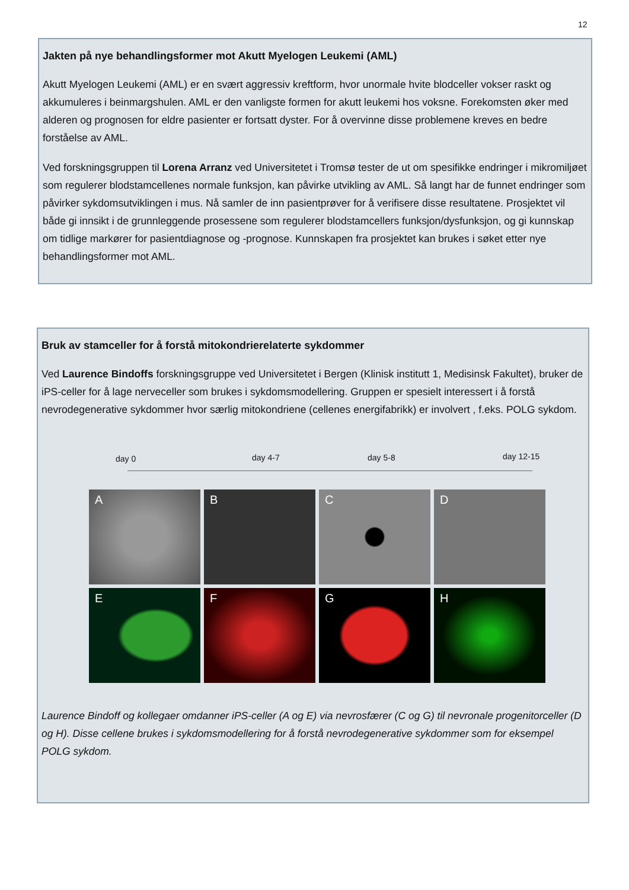12
Jakten på nye behandlingsformer mot Akutt Myelogen Leukemi (AML)
Akutt Myelogen Leukemi (AML) er en svært aggressiv kreftform, hvor unormale hvite blodceller vokser raskt og akkumuleres i beinmargshulen. AML er den vanligste formen for akutt leukemi hos voksne. Forekomsten øker med alderen og prognosen for eldre pasienter er fortsatt dyster. For å overvinne disse problemene kreves en bedre forståelse av AML.
Ved forskningsgruppen til Lorena Arranz ved Universitetet i Tromsø tester de ut om spesifikke endringer i mikromiljøet som regulerer blodstamcellenes normale funksjon, kan påvirke utvikling av AML. Så langt har de funnet endringer som påvirker sykdomsutviklingen i mus. Nå samler de inn pasientprøver for å verifisere disse resultatene. Prosjektet vil både gi innsikt i de grunnleggende prosessene som regulerer blodstamcellers funksjon/dysfunksjon, og gi kunnskap om tidlige markører for pasientdiagnose og -prognose. Kunnskapen fra prosjektet kan brukes i søket etter nye behandlingsformer mot AML.
Bruk av stamceller for å forstå mitokondrierelaterte sykdommer
Ved Laurence Bindoffs forskningsgruppe ved Universitetet i Bergen (Klinisk institutt 1, Medisinsk Fakultet), bruker de iPS-celler for å lage nerveceller som brukes i sykdomsmodellering. Gruppen er spesielt interessert i å forstå nevrodegenerative sykdommer hvor særlig mitokondriene (cellenes energifabrikk) er involvert , f.eks. POLG sykdom.
day 0 day 4-7 day 5-8 day 12-15
A
B
C
D
E
F
G
H
Laurence Bindoff og kollegaer omdanner iPS-celler (A og E) via nevrosfærer (C og G) til nevronale progenitorceller (D og H). Disse cellene brukes i sykdomsmodellering for å forstå nevrodegenerative sykdommer som for eksempel POLG sykdom.